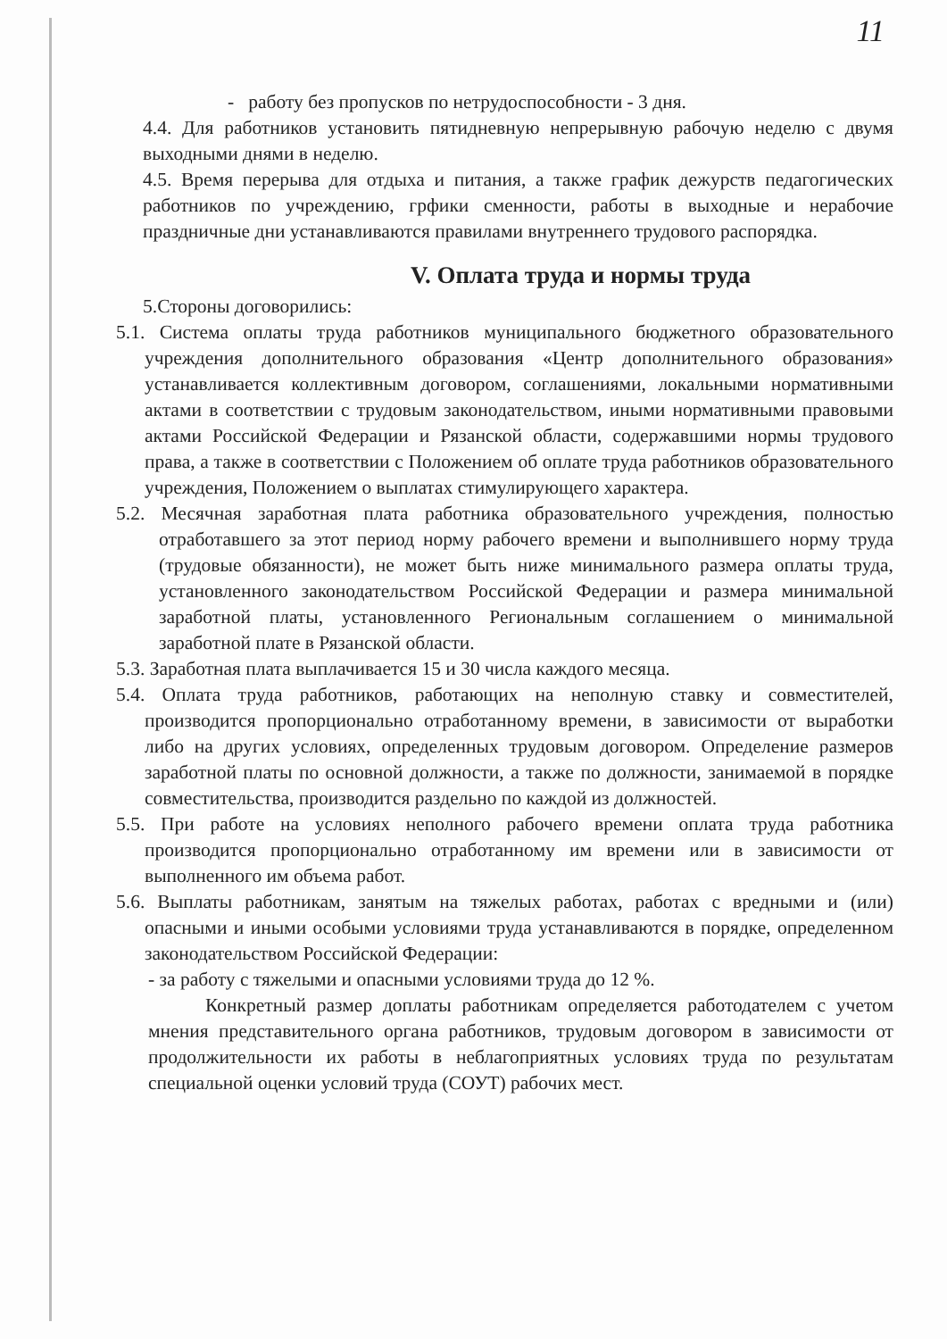11
- работу без пропусков по нетрудоспособности - 3 дня.
4.4. Для работников установить пятидневную непрерывную рабочую неделю с двумя выходными днями в неделю.
4.5. Время перерыва для отдыха и питания, а также график дежурств педагогических работников по учреждению, грфики сменности, работы в выходные и нерабочие праздничные дни устанавливаются правилами внутреннего трудового распорядка.
V. Оплата труда и нормы труда
5.Стороны договорились:
5.1. Система оплаты труда работников муниципального бюджетного образовательного учреждения дополнительного образования «Центр дополнительного образования» устанавливается коллективным договором, соглашениями, локальными нормативными актами в соответствии с трудовым законодательством, иными нормативными правовыми актами Российской Федерации и Рязанской области, содержавшими нормы трудового права, а также в соответствии с Положением об оплате труда работников образовательного учреждения, Положением о выплатах стимулирующего характера.
5.2. Месячная заработная плата работника образовательного учреждения, полностью отработавшего за этот период норму рабочего времени и выполнившего норму труда (трудовые обязанности), не может быть ниже минимального размера оплаты труда, установленного законодательством Российской Федерации и размера минимальной заработной платы, установленного Региональным соглашением о минимальной заработной плате в Рязанской области.
5.3. Заработная плата выплачивается 15 и 30 числа каждого месяца.
5.4. Оплата труда работников, работающих на неполную ставку и совместителей, производится пропорционально отработанному времени, в зависимости от выработки либо на других условиях, определенных трудовым договором. Определение размеров заработной платы по основной должности, а также по должности, занимаемой в порядке совместительства, производится раздельно по каждой из должностей.
5.5. При работе на условиях неполного рабочего времени оплата труда работника производится пропорционально отработанному им времени или в зависимости от выполненного им объема работ.
5.6. Выплаты работникам, занятым на тяжелых работах, работах с вредными и (или) опасными и иными особыми условиями труда устанавливаются в порядке, определенном законодательством Российской Федерации:
- за работу с тяжелыми и опасными условиями труда до 12 %.
Конкретный размер доплаты работникам определяется работодателем с учетом мнения представительного органа работников, трудовым договором в зависимости от продолжительности их работы в неблагоприятных условиях труда по результатам специальной оценки условий труда (СОУТ) рабочих мест.